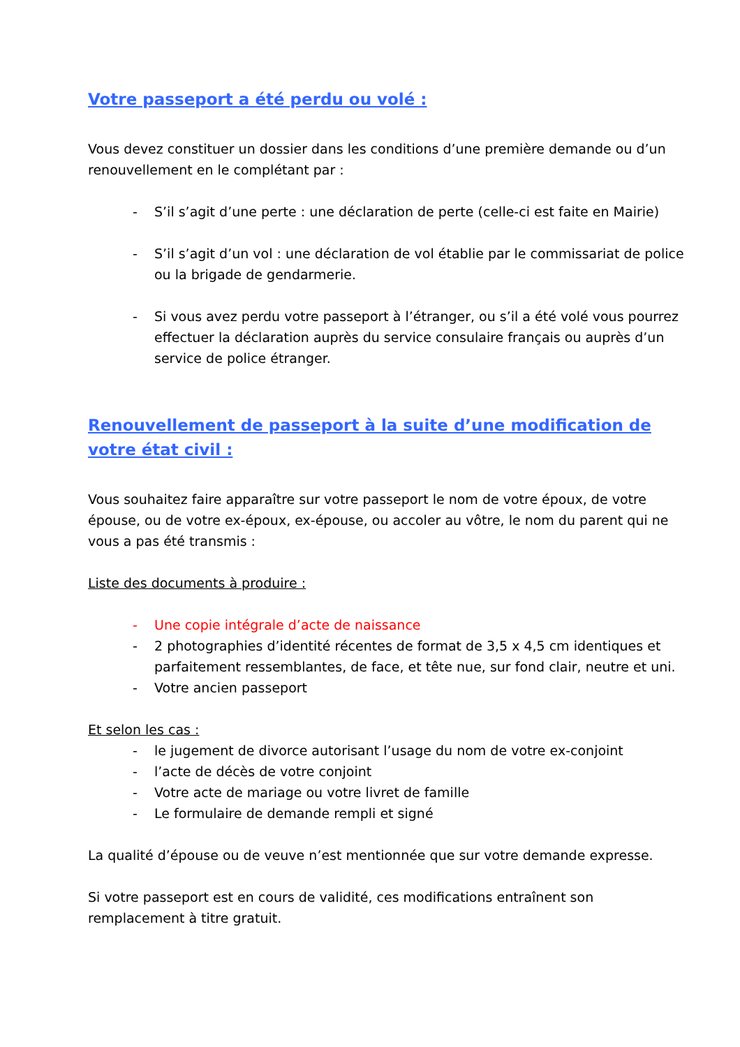Votre passeport a été perdu ou volé :
Vous devez constituer un dossier dans les conditions d’une première demande ou d’un renouvellement en le complétant par :
- S’il s’agit d’une perte : une déclaration de perte (celle-ci est faite en Mairie)
- S’il s’agit d’un vol : une déclaration de vol établie par le commissariat de police ou la brigade de gendarmerie.
- Si vous avez perdu votre passeport à l’étranger, ou s’il a été volé vous pourrez effectuer la déclaration auprès du service consulaire français ou auprès d’un service de police étranger.
Renouvellement de passeport à la suite d’une modification de votre état civil :
Vous souhaitez faire apparaître sur votre passeport le nom de votre époux, de votre épouse, ou de votre ex-époux, ex-épouse, ou accoler au vôtre, le nom du parent qui ne vous a pas été transmis :
Liste des documents à produire :
- Une copie intégrale d’acte de naissance
- 2 photographies d’identité récentes de format de 3,5 x 4,5 cm identiques et parfaitement ressemblantes, de face, et tête nue, sur fond clair, neutre et uni.
- Votre ancien passeport
Et selon les cas :
- le jugement de divorce autorisant l’usage du nom de votre ex-conjoint
- l’acte de décès de votre conjoint
- Votre acte de mariage ou votre livret de famille
- Le formulaire de demande rempli et signé
La qualité d’épouse ou de veuve n’est mentionnée que sur votre demande expresse.
Si votre passeport est en cours de validité, ces modifications entraînent son remplacement à titre gratuit.